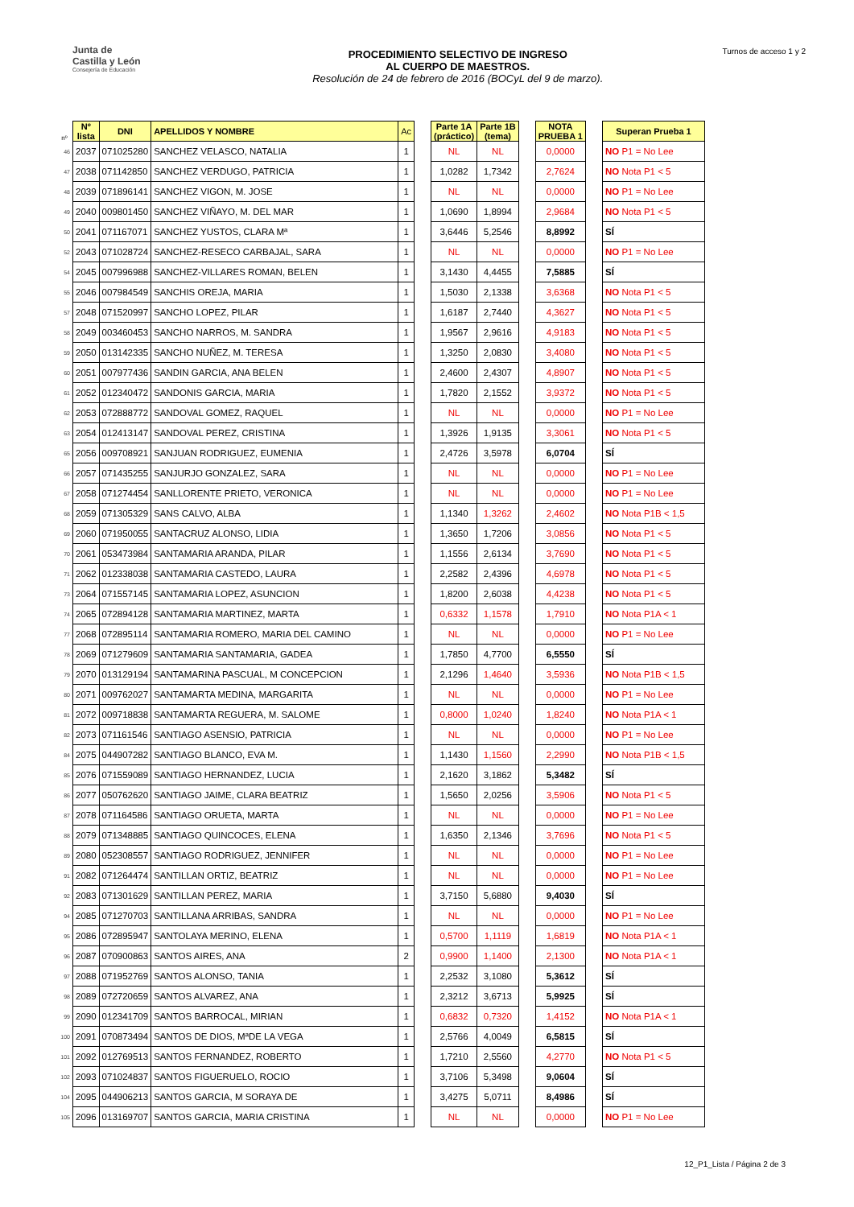Junta de
Castilla y León
Consejería de Educación
PROCEDIMIENTO SELECTIVO DE INGRESO
AL CUERPO DE MAESTROS.
Resolución de 24 de febrero de 2016 (BOCyL del 9 de marzo).
Turnos de acceso 1 y 2
| nº | Nº lista | DNI | APELLIDOS Y NOMBRE | Ac | | Parte 1A (práctico) | Parte 1B (tema) | | NOTA PRUEBA 1 | | Superan Prueba 1 |
| 46 | 2037 | 071025280 | SANCHEZ VELASCO, NATALIA | 1 | | NL | NL | | 0,0000 | | NO P1 = No Lee |
| 47 | 2038 | 071142850 | SANCHEZ VERDUGO, PATRICIA | 1 | | 1,0282 | 1,7342 | | 2,7624 | | NO Nota P1 < 5 |
| 48 | 2039 | 071896141 | SANCHEZ VIGON, M. JOSE | 1 | | NL | NL | | 0,0000 | | NO P1 = No Lee |
| 49 | 2040 | 009801450 | SANCHEZ VIÑAYO, M. DEL MAR | 1 | | 1,0690 | 1,8994 | | 2,9684 | | NO Nota P1 < 5 |
| 50 | 2041 | 071167071 | SANCHEZ YUSTOS, CLARA Mª | 1 | | 3,6446 | 5,2546 | | 8,8992 | | SÍ |
| 52 | 2043 | 071028724 | SANCHEZ-RESECO CARBAJAL, SARA | 1 | | NL | NL | | 0,0000 | | NO P1 = No Lee |
| 54 | 2045 | 007996988 | SANCHEZ-VILLARES ROMAN, BELEN | 1 | | 3,1430 | 4,4455 | | 7,5885 | | SÍ |
| 55 | 2046 | 007984549 | SANCHIS OREJA, MARIA | 1 | | 1,5030 | 2,1338 | | 3,6368 | | NO Nota P1 < 5 |
| 57 | 2048 | 071520997 | SANCHO LOPEZ, PILAR | 1 | | 1,6187 | 2,7440 | | 4,3627 | | NO Nota P1 < 5 |
| 58 | 2049 | 003460453 | SANCHO NARROS, M. SANDRA | 1 | | 1,9567 | 2,9616 | | 4,9183 | | NO Nota P1 < 5 |
| 59 | 2050 | 013142335 | SANCHO NUÑEZ, M. TERESA | 1 | | 1,3250 | 2,0830 | | 3,4080 | | NO Nota P1 < 5 |
| 60 | 2051 | 007977436 | SANDIN GARCIA, ANA BELEN | 1 | | 2,4600 | 2,4307 | | 4,8907 | | NO Nota P1 < 5 |
| 61 | 2052 | 012340472 | SANDONIS GARCIA, MARIA | 1 | | 1,7820 | 2,1552 | | 3,9372 | | NO Nota P1 < 5 |
| 62 | 2053 | 072888772 | SANDOVAL GOMEZ, RAQUEL | 1 | | NL | NL | | 0,0000 | | NO P1 = No Lee |
| 63 | 2054 | 012413147 | SANDOVAL PEREZ, CRISTINA | 1 | | 1,3926 | 1,9135 | | 3,3061 | | NO Nota P1 < 5 |
| 65 | 2056 | 009708921 | SANJUAN RODRIGUEZ, EUMENIA | 1 | | 2,4726 | 3,5978 | | 6,0704 | | SÍ |
| 66 | 2057 | 071435255 | SANJURJO GONZALEZ, SARA | 1 | | NL | NL | | 0,0000 | | NO P1 = No Lee |
| 67 | 2058 | 071274454 | SANLLORENTE PRIETO, VERONICA | 1 | | NL | NL | | 0,0000 | | NO P1 = No Lee |
| 68 | 2059 | 071305329 | SANS CALVO, ALBA | 1 | | 1,1340 | 1,3262 | | 2,4602 | | NO Nota P1B < 1,5 |
| 69 | 2060 | 071950055 | SANTACRUZ ALONSO, LIDIA | 1 | | 1,3650 | 1,7206 | | 3,0856 | | NO Nota P1 < 5 |
| 70 | 2061 | 053473984 | SANTAMARIA ARANDA, PILAR | 1 | | 1,1556 | 2,6134 | | 3,7690 | | NO Nota P1 < 5 |
| 71 | 2062 | 012338038 | SANTAMARIA CASTEDO, LAURA | 1 | | 2,2582 | 2,4396 | | 4,6978 | | NO Nota P1 < 5 |
| 73 | 2064 | 071557145 | SANTAMARIA LOPEZ, ASUNCION | 1 | | 1,8200 | 2,6038 | | 4,4238 | | NO Nota P1 < 5 |
| 74 | 2065 | 072894128 | SANTAMARIA MARTINEZ, MARTA | 1 | | 0,6332 | 1,1578 | | 1,7910 | | NO Nota P1A < 1 |
| 77 | 2068 | 072895114 | SANTAMARIA ROMERO, MARIA DEL CAMINO | 1 | | NL | NL | | 0,0000 | | NO P1 = No Lee |
| 78 | 2069 | 071279609 | SANTAMARIA SANTAMARIA, GADEA | 1 | | 1,7850 | 4,7700 | | 6,5550 | | SÍ |
| 79 | 2070 | 013129194 | SANTAMARINA PASCUAL, M CONCEPCION | 1 | | 2,1296 | 1,4640 | | 3,5936 | | NO Nota P1B < 1,5 |
| 80 | 2071 | 009762027 | SANTAMARTA MEDINA, MARGARITA | 1 | | NL | NL | | 0,0000 | | NO P1 = No Lee |
| 81 | 2072 | 009718838 | SANTAMARTA REGUERA, M. SALOME | 1 | | 0,8000 | 1,0240 | | 1,8240 | | NO Nota P1A < 1 |
| 82 | 2073 | 071161546 | SANTIAGO ASENSIO, PATRICIA | 1 | | NL | NL | | 0,0000 | | NO P1 = No Lee |
| 84 | 2075 | 044907282 | SANTIAGO BLANCO, EVA M. | 1 | | 1,1430 | 1,1560 | | 2,2990 | | NO Nota P1B < 1,5 |
| 85 | 2076 | 071559089 | SANTIAGO HERNANDEZ, LUCIA | 1 | | 2,1620 | 3,1862 | | 5,3482 | | SÍ |
| 86 | 2077 | 050762620 | SANTIAGO JAIME, CLARA BEATRIZ | 1 | | 1,5650 | 2,0256 | | 3,5906 | | NO Nota P1 < 5 |
| 87 | 2078 | 071164586 | SANTIAGO ORUETA, MARTA | 1 | | NL | NL | | 0,0000 | | NO P1 = No Lee |
| 88 | 2079 | 071348885 | SANTIAGO QUINCOCES, ELENA | 1 | | 1,6350 | 2,1346 | | 3,7696 | | NO Nota P1 < 5 |
| 89 | 2080 | 052308557 | SANTIAGO RODRIGUEZ, JENNIFER | 1 | | NL | NL | | 0,0000 | | NO P1 = No Lee |
| 91 | 2082 | 071264474 | SANTILLAN ORTIZ, BEATRIZ | 1 | | NL | NL | | 0,0000 | | NO P1 = No Lee |
| 92 | 2083 | 071301629 | SANTILLAN PEREZ, MARIA | 1 | | 3,7150 | 5,6880 | | 9,4030 | | SÍ |
| 94 | 2085 | 071270703 | SANTILLANA ARRIBAS, SANDRA | 1 | | NL | NL | | 0,0000 | | NO P1 = No Lee |
| 95 | 2086 | 072895947 | SANTOLAYA MERINO, ELENA | 1 | | 0,5700 | 1,1119 | | 1,6819 | | NO Nota P1A < 1 |
| 96 | 2087 | 070900863 | SANTOS AIRES, ANA | 2 | | 0,9900 | 1,1400 | | 2,1300 | | NO Nota P1A < 1 |
| 97 | 2088 | 071952769 | SANTOS ALONSO, TANIA | 1 | | 2,2532 | 3,1080 | | 5,3612 | | SÍ |
| 98 | 2089 | 072720659 | SANTOS ALVAREZ, ANA | 1 | | 2,3212 | 3,6713 | | 5,9925 | | SÍ |
| 99 | 2090 | 012341709 | SANTOS BARROCAL, MIRIAN | 1 | | 0,6832 | 0,7320 | | 1,4152 | | NO Nota P1A < 1 |
| 100 | 2091 | 070873494 | SANTOS DE DIOS, MªDE LA VEGA | 1 | | 2,5766 | 4,0049 | | 6,5815 | | SÍ |
| 101 | 2092 | 012769513 | SANTOS FERNANDEZ, ROBERTO | 1 | | 1,7210 | 2,5560 | | 4,2770 | | NO Nota P1 < 5 |
| 102 | 2093 | 071024837 | SANTOS FIGUERUELO, ROCIO | 1 | | 3,7106 | 5,3498 | | 9,0604 | | SÍ |
| 104 | 2095 | 044906213 | SANTOS GARCIA, M SORAYA DE | 1 | | 3,4275 | 5,0711 | | 8,4986 | | SÍ |
| 105 | 2096 | 013169707 | SANTOS GARCIA, MARIA CRISTINA | 1 | | NL | NL | | 0,0000 | | NO P1 = No Lee |
12_P1_Lista / Página 2 de 3